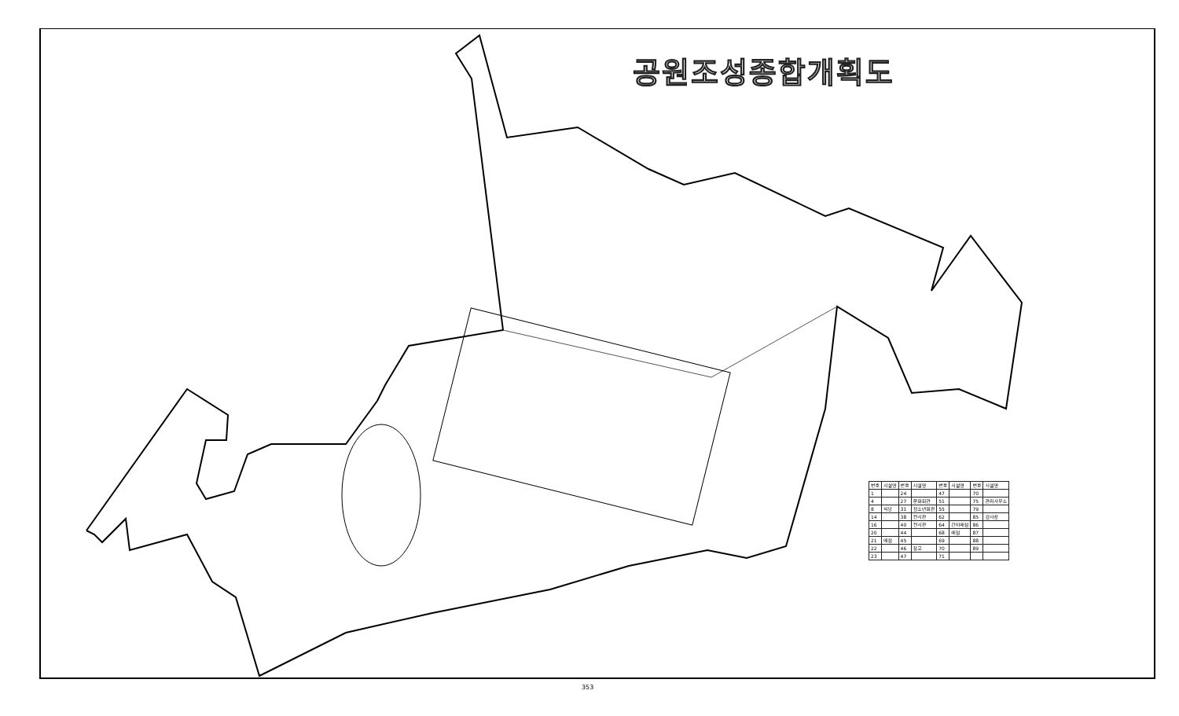공원조성종합개획도
| 번호 | 시설명 | 번호 | 시설명 | 번호 | 시설명 | 번호 | 시설명 |
| 1 | | 24 | | 47 | | 70 | |
| 4 | | 27 | 문화회관 | 51 | | 75 | 관리사무소 |
| 8 | 식당 | 31 | 청소년회관 | 55 | | 79 | |
| 14 | | 38 | 전시관 | 62 | | 85 | 검사장 |
| 16 | | 40 | 전시관 | 64 | 간이매점 | 86 | |
| 20 | | 44 | | 68 | 매점 | 87 | |
| 21 | 매점 | 45 | | 69 | | 88 | |
| 22 | | 46 | 창고 | 70 | | 89 | |
| 23 | | 47 | | 71 | | | |
353